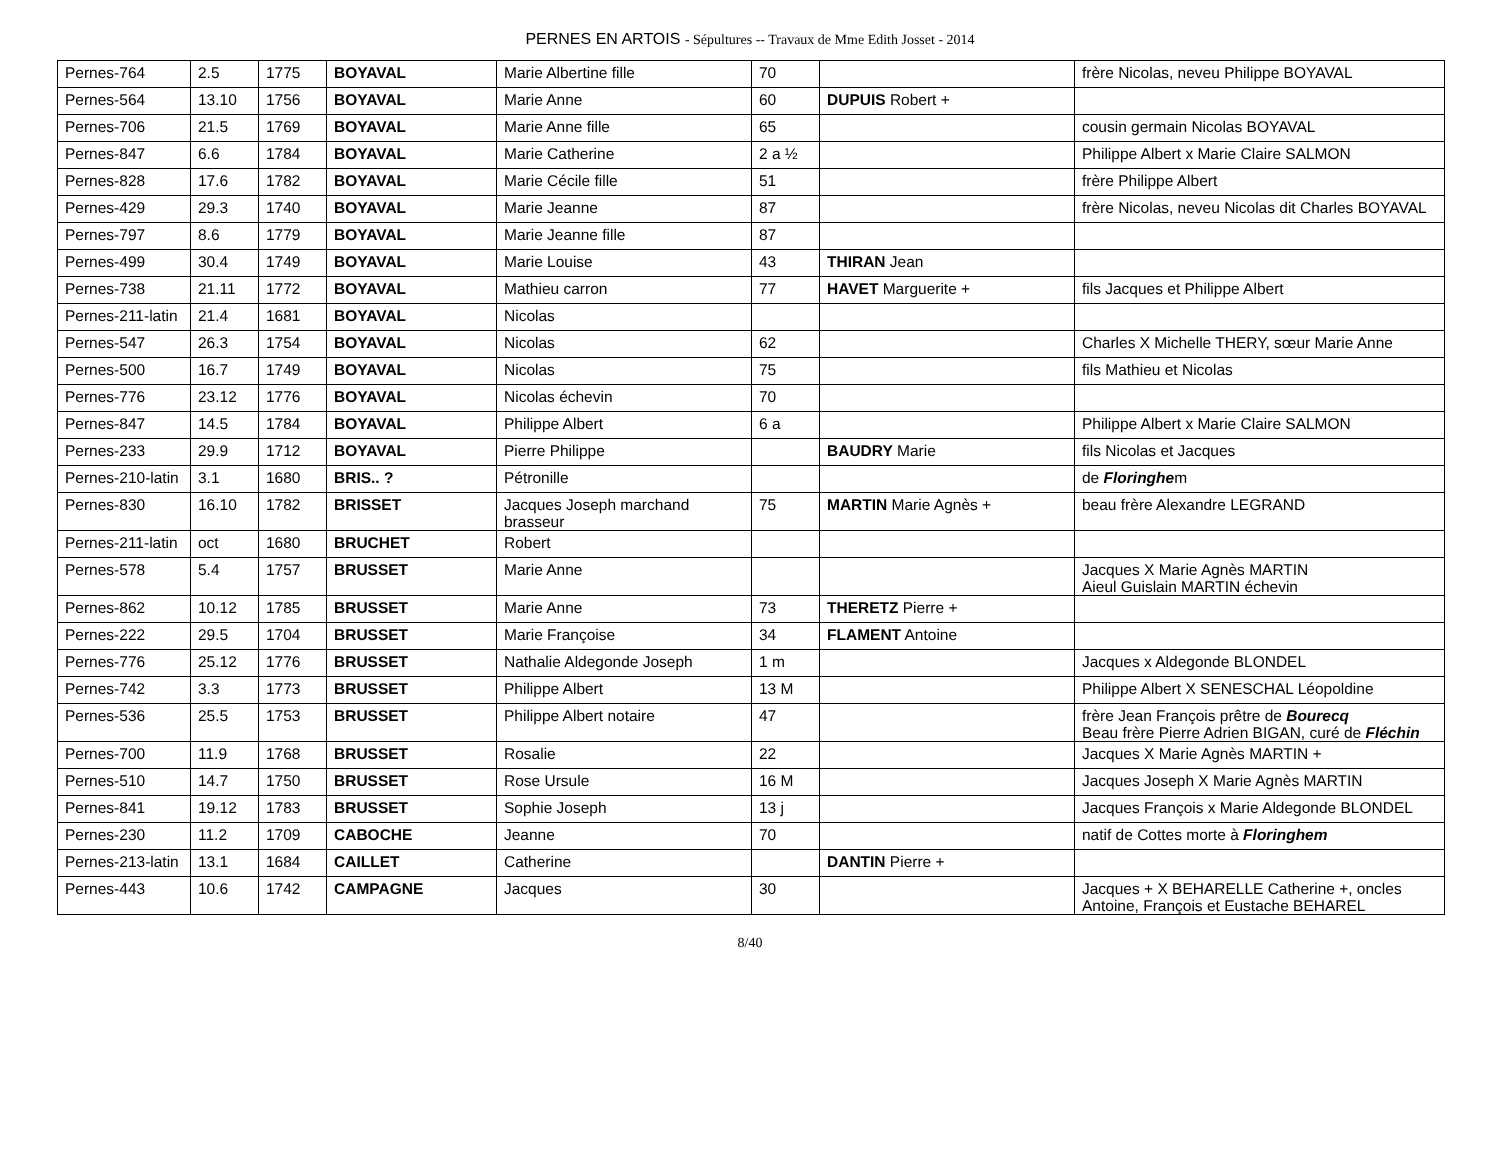PERNES EN ARTOIS - Sépultures -- Travaux de Mme Edith Josset - 2014
| Pernes-764 | 2.5 | 1775 | BOYAVAL | Marie Albertine fille | 70 | | frère Nicolas, neveu Philippe BOYAVAL |
| Pernes-564 | 13.10 | 1756 | BOYAVAL | Marie Anne | 60 | DUPUIS Robert + | |
| Pernes-706 | 21.5 | 1769 | BOYAVAL | Marie Anne fille | 65 | | cousin germain Nicolas BOYAVAL |
| Pernes-847 | 6.6 | 1784 | BOYAVAL | Marie Catherine | 2 a ½ | | Philippe Albert x Marie Claire SALMON |
| Pernes-828 | 17.6 | 1782 | BOYAVAL | Marie Cécile fille | 51 | | frère Philippe Albert |
| Pernes-429 | 29.3 | 1740 | BOYAVAL | Marie Jeanne | 87 | | frère Nicolas, neveu Nicolas dit Charles BOYAVAL |
| Pernes-797 | 8.6 | 1779 | BOYAVAL | Marie Jeanne fille | 87 | | |
| Pernes-499 | 30.4 | 1749 | BOYAVAL | Marie Louise | 43 | THIRAN Jean | |
| Pernes-738 | 21.11 | 1772 | BOYAVAL | Mathieu carron | 77 | HAVET Marguerite + | fils Jacques et Philippe Albert |
| Pernes-211-latin | 21.4 | 1681 | BOYAVAL | Nicolas | | | |
| Pernes-547 | 26.3 | 1754 | BOYAVAL | Nicolas | 62 | | Charles X Michelle THERY, sœur Marie Anne |
| Pernes-500 | 16.7 | 1749 | BOYAVAL | Nicolas | 75 | | fils Mathieu et Nicolas |
| Pernes-776 | 23.12 | 1776 | BOYAVAL | Nicolas échevin | 70 | | |
| Pernes-847 | 14.5 | 1784 | BOYAVAL | Philippe Albert | 6 a | | Philippe Albert x Marie Claire SALMON |
| Pernes-233 | 29.9 | 1712 | BOYAVAL | Pierre Philippe | | BAUDRY Marie | fils Nicolas et Jacques |
| Pernes-210-latin | 3.1 | 1680 | BRIS.. ? | Pétronille | | | de Floringhe m |
| Pernes-830 | 16.10 | 1782 | BRISSET | Jacques Joseph marchand brasseur | 75 | MARTIN Marie Agnès + | beau frère Alexandre LEGRAND |
| Pernes-211-latin | oct | 1680 | BRUCHET | Robert | | | |
| Pernes-578 | 5.4 | 1757 | BRUSSET | Marie Anne | | | Jacques X Marie Agnès MARTIN Aieul Guislain MARTIN échevin |
| Pernes-862 | 10.12 | 1785 | BRUSSET | Marie Anne | 73 | THERETZ Pierre + | |
| Pernes-222 | 29.5 | 1704 | BRUSSET | Marie Françoise | 34 | FLAMENT Antoine | |
| Pernes-776 | 25.12 | 1776 | BRUSSET | Nathalie Aldegonde Joseph | 1 m | | Jacques x Aldegonde BLONDEL |
| Pernes-742 | 3.3 | 1773 | BRUSSET | Philippe Albert | 13 M | | Philippe Albert X SENESCHAL Léopoldine |
| Pernes-536 | 25.5 | 1753 | BRUSSET | Philippe Albert notaire | 47 | | frère Jean François prêtre de Bourecq Beau frère Pierre Adrien BIGAN, curé de Fléchin |
| Pernes-700 | 11.9 | 1768 | BRUSSET | Rosalie | 22 | | Jacques X Marie Agnès MARTIN + |
| Pernes-510 | 14.7 | 1750 | BRUSSET | Rose Ursule | 16 M | | Jacques Joseph X Marie Agnès MARTIN |
| Pernes-841 | 19.12 | 1783 | BRUSSET | Sophie Joseph | 13 j | | Jacques François x Marie Aldegonde BLONDEL |
| Pernes-230 | 11.2 | 1709 | CABOCHE | Jeanne | 70 | | natif de Cottes morte à Floringhem |
| Pernes-213-latin | 13.1 | 1684 | CAILLET | Catherine | | DANTIN Pierre + | |
| Pernes-443 | 10.6 | 1742 | CAMPAGNE | Jacques | 30 | | Jacques + X BEHARELLE Catherine +, oncles Antoine, François et Eustache BEHAREL |
8/40